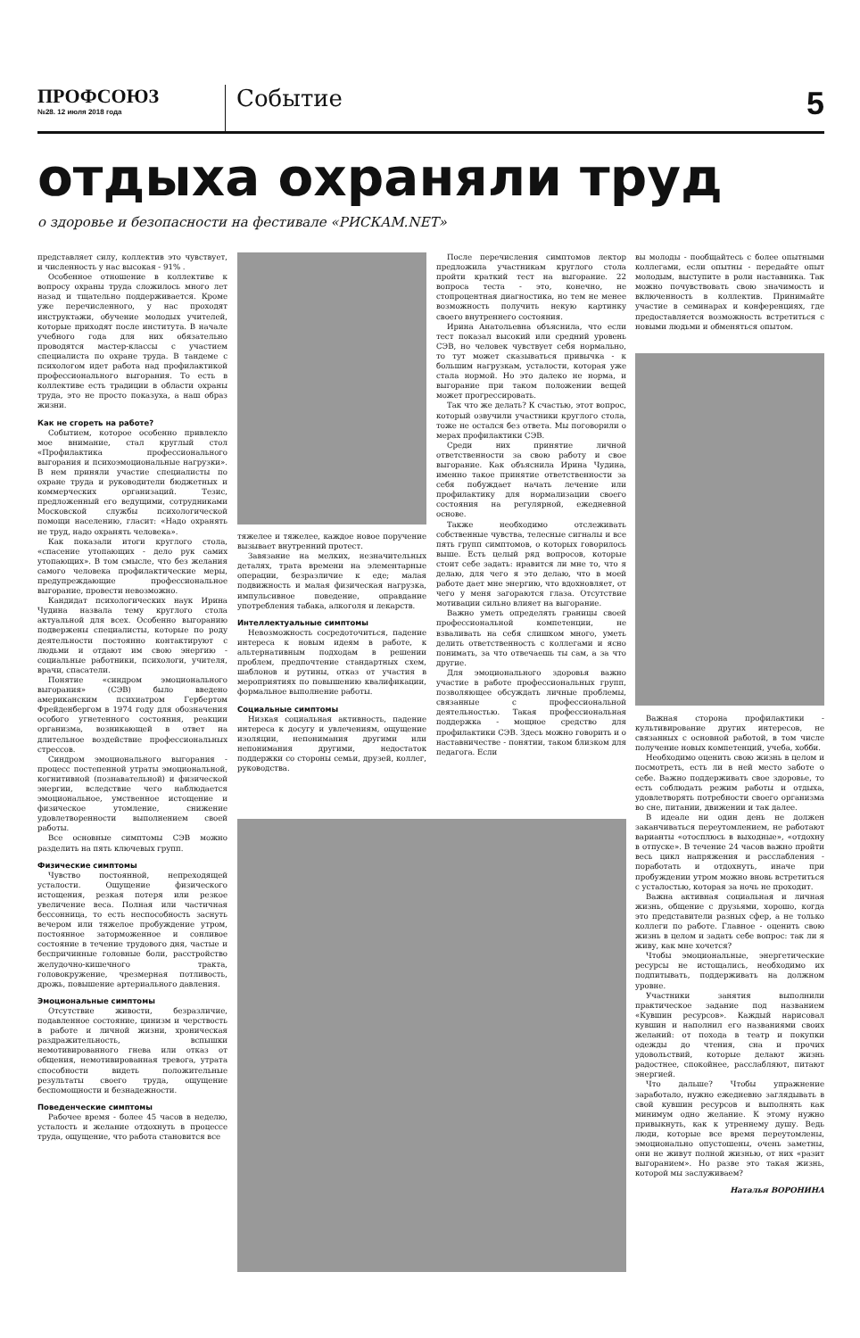ПРОФСОЮЗ
№28. 12 июля 2018 года
Событие
5
отдыха охраняли труд
о здоровье и безопасности на фестивале «РИСКАМ.NET»
представляет силу, коллектив это чувствует, и численность у нас высокая - 91% .
Особенное отношение в коллективе к вопросу охраны труда сложилось много лет назад и тщательно поддерживается. Кроме уже перечисленного, у нас проходят инструктажи, обучение молодых учителей, которые приходят после института. В начале учебного года для них обязательно проводятся мастер-классы с участием специалиста по охране труда. В тандеме с психологом идет работа над профилактикой профессионального выгорания. То есть в коллективе есть традиции в области охраны труда, это не просто показуха, а наш образ жизни.
Как не сгореть на работе?
Событием, которое особенно привлекло мое внимание, стал круглый стол «Профилактика профессионального выгорания и психоэмоциональные нагрузки». В нем приняли участие специалисты по охране труда и руководители бюджетных и коммерческих организаций. Тезис, предложенный его ведущими, сотрудниками Московской службы психологической помощи населению, гласит: «Надо охранять не труд, надо охранять человека».
Как показали итоги круглого стола, «спасение утопающих - дело рук самих утопающих». В том смысле, что без желания самого человека профилактические меры, предупреждающие профессиональное выгорание, провести невозможно.
Кандидат психологических наук Ирина Чудина назвала тему круглого стола актуальной для всех. Особенно выгоранию подвержены специалисты, которые по роду деятельности постоянно контактируют с людьми и отдают им свою энергию - социальные работники, психологи, учителя, врачи, спасатели.
Понятие «синдром эмоционального выгорания» (СЭВ) было введено американским психиатром Гербертом Фрейденбергом в 1974 году для обозначения особого угнетенного состояния, реакции организма, возникающей в ответ на длительное воздействие профессиональных стрессов.
Синдром эмоционального выгорания - процесс постепенной утраты эмоциональной, когнитивной (познавательной) и физической энергии, вследствие чего наблюдается эмоциональное, умственное истощение и физическое утомление, снижение удовлетворенности выполнением своей работы.
Все основные симптомы СЭВ можно разделить на пять ключевых групп.
Физические симптомы
Чувство постоянной, непреходящей усталости. Ощущение физического истощения, резкая потеря или резкое увеличение веса. Полная или частичная бессонница, то есть неспособность заснуть вечером или тяжелое пробуждение утром, постоянное заторможенное и сонливое состояние в течение трудового дня, частые и беспричинные головные боли, расстройство желудочно-кишечного тракта, головокружение, чрезмерная потливость, дрожь, повышение артериального давления.
Эмоциональные симптомы
Отсутствие живости, безразличие, подавленное состояние, цинизм и черствость в работе и личной жизни, хроническая раздражительность, вспышки немотивированного гнева или отказ от общения, немотивированная тревога, утрата способности видеть положительные результаты своего труда, ощущение беспомощности и безнадежности.
Поведенческие симптомы
Рабочее время - более 45 часов в неделю, усталость и желание отдохнуть в процессе труда, ощущение, что работа становится все
тяжелее и тяжелее, каждое новое поручение вызывает внутренний протест.
Завязание на мелких, незначительных деталях, трата времени на элементарные операции, безразличие к еде; малая подвижность и малая физическая нагрузка, импульсивное поведение, оправдание употребления табака, алкоголя и лекарств.
Интеллектуальные симптомы
Невозможность сосредоточиться, падение интереса к новым идеям в работе, к альтернативным подходам в решении проблем, предпочтение стандартных схем, шаблонов и рутины, отказ от участия в мероприятиях по повышению квалификации, формальное выполнение работы.
Социальные симптомы
Низкая социальная активность, падение интереса к досугу и увлечениям, ощущение изоляции, непонимания другими или непонимания другими, недостаток поддержки со стороны семьи, друзей, коллег, руководства.
После перечисления симптомов лектор предложила участникам круглого стола пройти краткий тест на выгорание. 22 вопроса теста - это, конечно, не стопроцентная диагностика, но тем не менее возможность получить некую картинку своего внутреннего состояния.
Ирина Анатольевна объяснила, что если тест показал высокий или средний уровень СЭВ, но человек чувствует себя нормально, то тут может сказываться привычка - к большим нагрузкам, усталости, которая уже стала нормой. Но это далеко не норма, и выгорание при таком положении вещей может прогрессировать.
Так что же делать? К счастью, этот вопрос, который озвучили участники круглого стола, тоже не остался без ответа. Мы поговорили о мерах профилактики СЭВ.
Среди них принятие личной ответственности за свою работу и свое выгорание. Как объяснила Ирина Чудина, именно такое принятие ответственности за себя побуждает начать лечение или профилактику для нормализации своего состояния на регулярной, ежедневной основе.
Также необходимо отслеживать собственные чувства, телесные сигналы и все пять групп симптомов, о которых говорилось выше. Есть целый ряд вопросов, которые стоит себе задать: нравится ли мне то, что я делаю, для чего я это делаю, что в моей работе дает мне энергию, что вдохновляет, от чего у меня загораются глаза. Отсутствие мотивации сильно влияет на выгорание.
Важно уметь определять границы своей профессиональной компетенции, не взваливать на себя слишком много, уметь делить ответственность с коллегами и ясно понимать, за что отвечаешь ты сам, а за что другие.
Для эмоционального здоровья важно участие в работе профессиональных групп, позволяющее обсуждать личные проблемы, связанные с профессиональной деятельностью. Такая профессиональная поддержка - мощное средство для профилактики СЭВ. Здесь можно говорить и о наставничестве - понятии, таком близком для педагога. Если
вы молоды - пообщайтесь с более опытными коллегами, если опытны - передайте опыт молодым, выступите в роли наставника. Так можно почувствовать свою значимость и включенность в коллектив. Принимайте участие в семинарах и конференциях, где предоставляется возможность встретиться с новыми людьми и обменяться опытом.
Важная сторона профилактики - культивирование других интересов, не связанных с основной работой, в том числе получение новых компетенций, учеба, хобби.
Необходимо оценить свою жизнь в целом и посмотреть, есть ли в ней место заботе о себе. Важно поддерживать свое здоровье, то есть соблюдать режим работы и отдыха, удовлетворять потребности своего организма во сне, питании, движении и так далее.
В идеале ни один день не должен заканчиваться переутомлением, не работают варианты «отосплюсь в выходные», «отдохну в отпуске». В течение 24 часов важно пройти весь цикл напряжения и расслабления - поработать и отдохнуть, иначе при пробуждении утром можно вновь встретиться с усталостью, которая за ночь не проходит.
Важна активная социальная и личная жизнь, общение с друзьями, хорошо, когда это представители разных сфер, а не только коллеги по работе. Главное - оценить свою жизнь в целом и задать себе вопрос: так ли я живу, как мне хочется?
Чтобы эмоциональные, энергетические ресурсы не истощались, необходимо их подпитывать, поддерживать на должном уровне.
Участники занятия выполнили практическое задание под названием «Кувшин ресурсов». Каждый нарисовал кувшин и наполнил его названиями своих желаний: от похода в театр и покупки одежды до чтения, сна и прочих удовольствий, которые делают жизнь радостнее, спокойнее, расслабляют, питают энергией.
Что дальше? Чтобы упражнение заработало, нужно ежедневно заглядывать в свой кувшин ресурсов и выполнять как минимум одно желание. К этому нужно привыкнуть, как к утреннему душу. Ведь люди, которые все время переутомлены, эмоционально опустошены, очень заметны, они не живут полной жизнью, от них «разит выгоранием». Но разве это такая жизнь, которой мы заслуживаем?
Наталья ВОРОНИНА